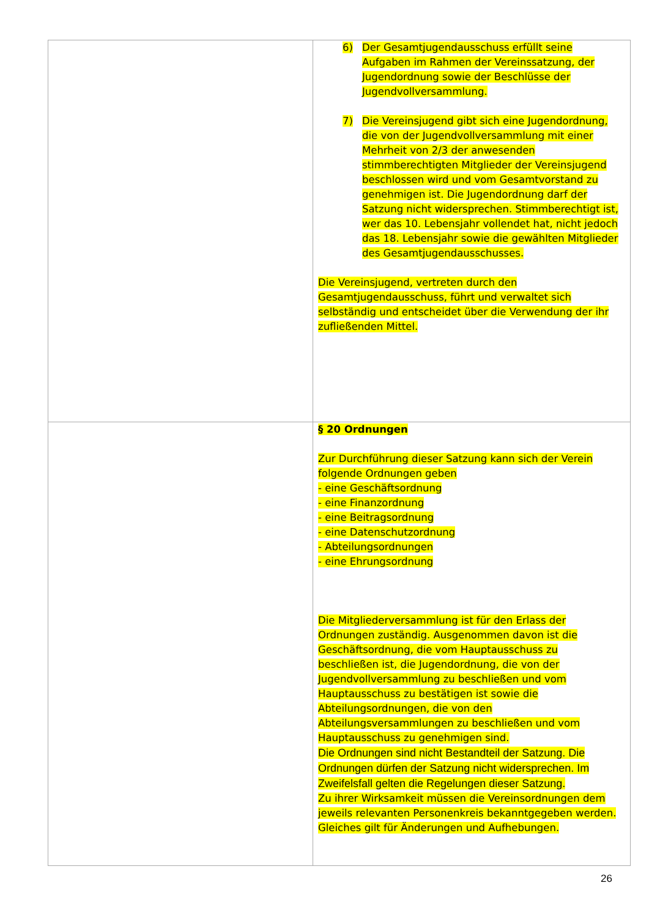| | 6) Der Gesamtjugendausschuss erfüllt seine Aufgaben im Rahmen der Vereinssatzung, der Jugendordnung sowie der Beschlüsse der Jugendvollversammlung. 7) Die Vereinsjugend gibt sich eine Jugendordnung, die von der Jugendvollversammlung mit einer Mehrheit von 2/3 der anwesenden stimmberechtigten Mitglieder der Vereinsjugend beschlossen wird und vom Gesamtvorstand zu genehmigen ist. Die Jugendordnung darf der Satzung nicht widersprechen. Stimmberechtigt ist, wer das 10. Lebensjahr vollendet hat, nicht jedoch das 18. Lebensjahr sowie die gewählten Mitglieder des Gesamtjugendausschusses. Die Vereinsjugend, vertreten durch den Gesamtjugendausschuss, führt und verwaltet sich selbständig und entscheidet über die Verwendung der ihr zufließenden Mittel. |
| | § 20 Ordnungen Zur Durchführung dieser Satzung kann sich der Verein folgende Ordnungen geben - eine Geschäftsordnung - eine Finanzordnung - eine Beitragsordnung - eine Datenschutzordnung - Abteilungsordnungen - eine Ehrungsordnung Die Mitgliederversammlung ist für den Erlass der Ordnungen zuständig. Ausgenommen davon ist die Geschäftsordnung, die vom Hauptausschuss zu beschließen ist, die Jugendordnung, die von der Jugendvollversammlung zu beschließen und vom Hauptausschuss zu bestätigen ist sowie die Abteilungsordnungen, die von den Abteilungsversammlungen zu beschließen und vom Hauptausschuss zu genehmigen sind. Die Ordnungen sind nicht Bestandteil der Satzung. Die Ordnungen dürfen der Satzung nicht widersprechen. Im Zweifelsfall gelten die Regelungen dieser Satzung. Zu ihrer Wirksamkeit müssen die Vereinsordnungen dem jeweils relevanten Personenkreis bekanntgegeben werden. Gleiches gilt für Änderungen und Aufhebungen. |
26